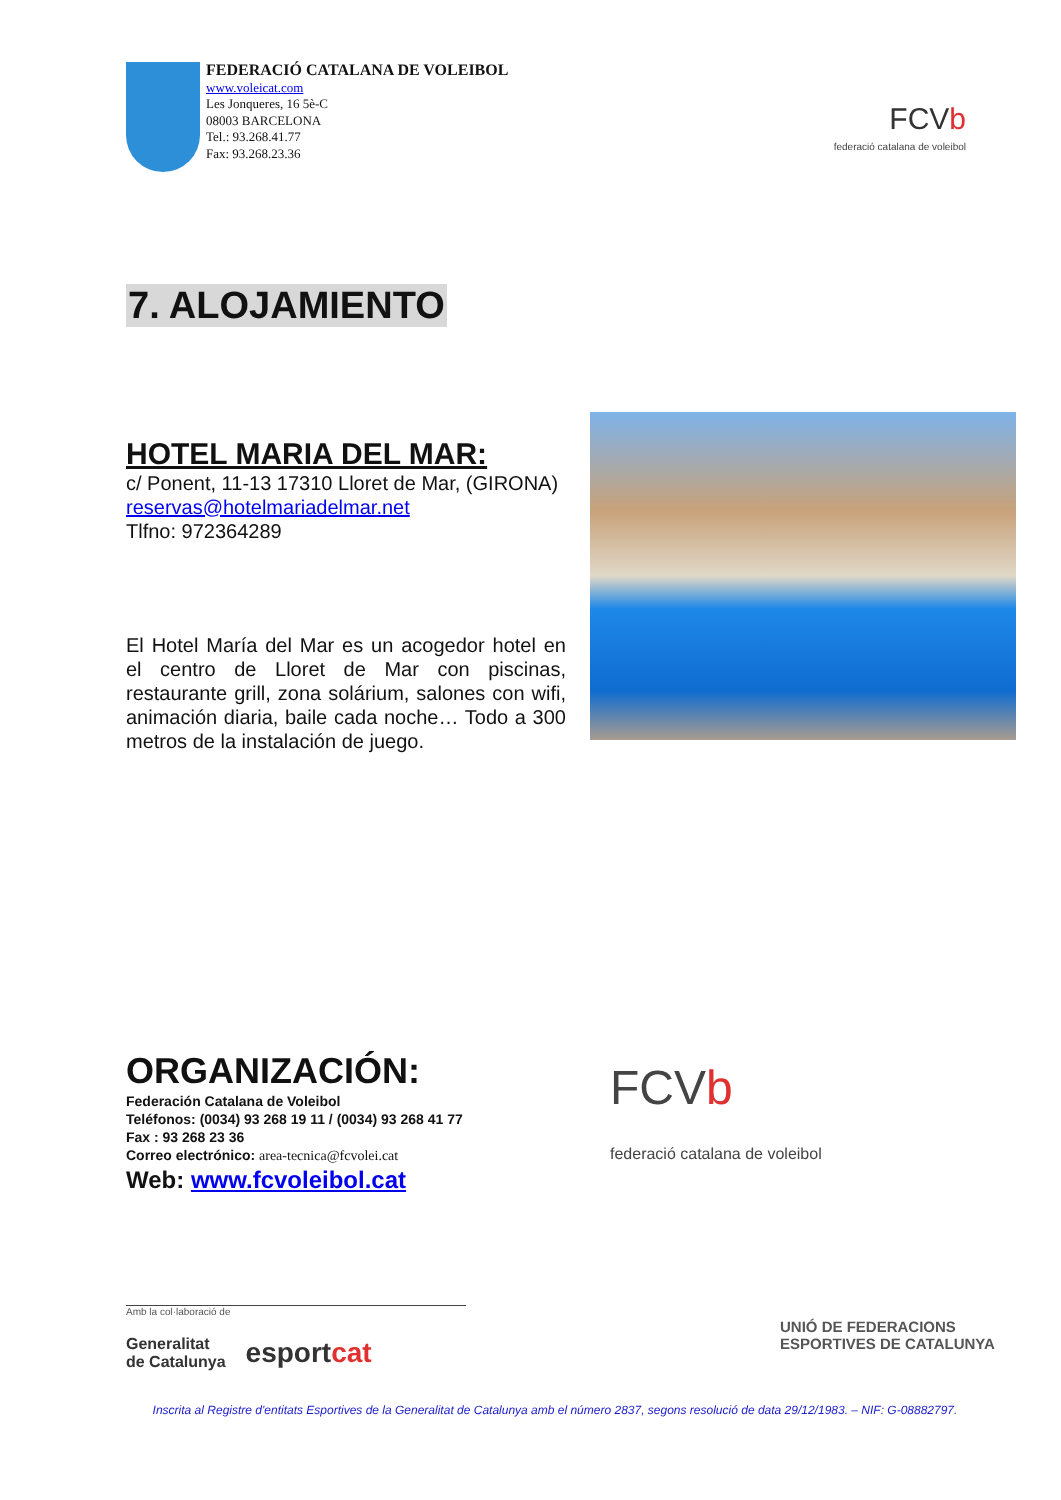FEDERACIÓ CATALANA DE VOLEIBOL
www.voleicat.com
Les Jonqueres, 16 5è-C
08003 BARCELONA
Tel.: 93.268.41.77
Fax: 93.268.23.36
FCVb
federació catalana de voleibol
7. ALOJAMIENTO
HOTEL MARIA DEL MAR:
c/ Ponent, 11-13 17310 Lloret de Mar, (GIRONA)
reservas@hotelmariadelmar.net
Tlfno: 972364289
El Hotel María del Mar es un acogedor hotel en el centro de Lloret de Mar con piscinas, restaurante grill, zona solárium, salones con wifi, animación diaria, baile cada noche… Todo a 300 metros de la instalación de juego.
ORGANIZACIÓN:
Federación Catalana de Voleibol
Teléfonos: (0034) 93 268 19 11 / (0034) 93 268 41 77
Fax : 93 268 23 36
Correo electrónico: area-tecnica@fcvolei.cat
Web: www.fcvoleibol.cat
FCVb
federació catalana de voleibol
Amb la col·laboració de
Generalitat
de Catalunya esportcat
UNIÓ DE FEDERACIONS
ESPORTIVES DE CATALUNYA
Inscrita al Registre d'entitats Esportives de la Generalitat de Catalunya amb el número 2837, segons resolució de data 29/12/1983. – NIF: G-08882797.